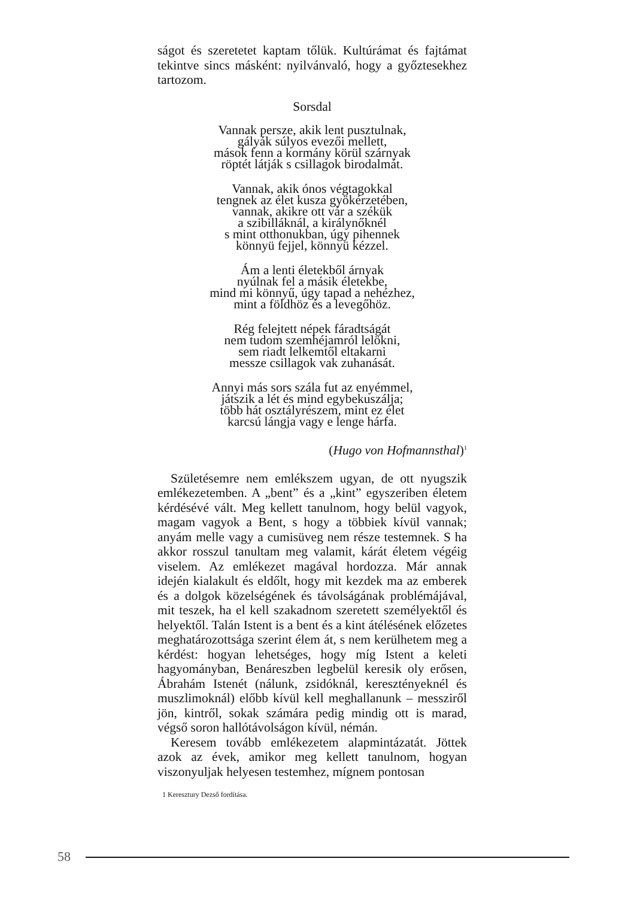ságot és szeretetet kaptam tőlük. Kultúrámat és fajtámat tekintve sincs másként: nyilvánvaló, hogy a győztesekhez tartozom.
Sorsdal
Vannak persze, akik lent pusztulnak,
gályák súlyos evezői mellett,
mások fenn a kormány körül szárnyak
röptét látják s csillagok birodalmát.
Vannak, akik ónos végtagokkal
tengnek az élet kusza gyökérzetében,
vannak, akikre ott vár a székük
a szibilláknál, a királynőknél
s mint otthonukban, úgy pihennek
könnyü fejjel, könnyü kézzel.
Ám a lenti életekből árnyak
nyúlnak fel a másik életekbe,
mind mi könnyű, úgy tapad a nehézhez,
mint a földhöz és a levegőhöz.
Rég felejtett népek fáradtságát
nem tudom szemhéjamról lelökni,
sem riadt lelkemtől eltakarni
messze csillagok vak zuhanását.
Annyi más sors szála fut az enyémmel,
játszik a lét és mind egybekuszálja;
több hát osztályrészem, mint ez élet
karcsú lángja vagy e lenge hárfa.
(Hugo von Hofmannsthal)<sup>1</sup>
Születésemre nem emlékszem ugyan, de ott nyugszik emlékezetemben. A „bent” és a „kint” egyszeriben életem kérdésévé vált. Meg kellett tanulnom, hogy belül vagyok, magam vagyok a Bent, s hogy a többiek kívül vannak; anyám melle vagy a cumisüveg nem része testemnek. S ha akkor rosszul tanultam meg valamit, kárát életem végéig viselem. Az emlékezet magával hordozza. Már annak idején kialakult és eldőlt, hogy mit kezdek ma az emberek és a dolgok közelségének és távolságának problémájával, mit teszek, ha el kell szakadnom szeretett személyektől és helyektől. Talán Istent is a bent és a kint átélésének előzetes meghatározottsága szerint élem át, s nem kerülhetem meg a kérdést: hogyan lehetséges, hogy míg Istent a keleti hagyományban, Benáreszben legbelül keresik oly erősen, Ábrahám Istenét (nálunk, zsidóknál, keresztényeknél és muszlimoknál) előbb kívül kell meghallanunk – messziről jön, kintről, sokak számára pedig mindig ott is marad, végső soron hallótávolságon kívül, némán.
Keresem tovább emlékezetem alapmintázatát. Jöttek azok az évek, amikor meg kellett tanulnom, hogyan viszonyuljak helyesen testemhez, mígnem pontosan
1 Keresztury Dezső fordítása.
58